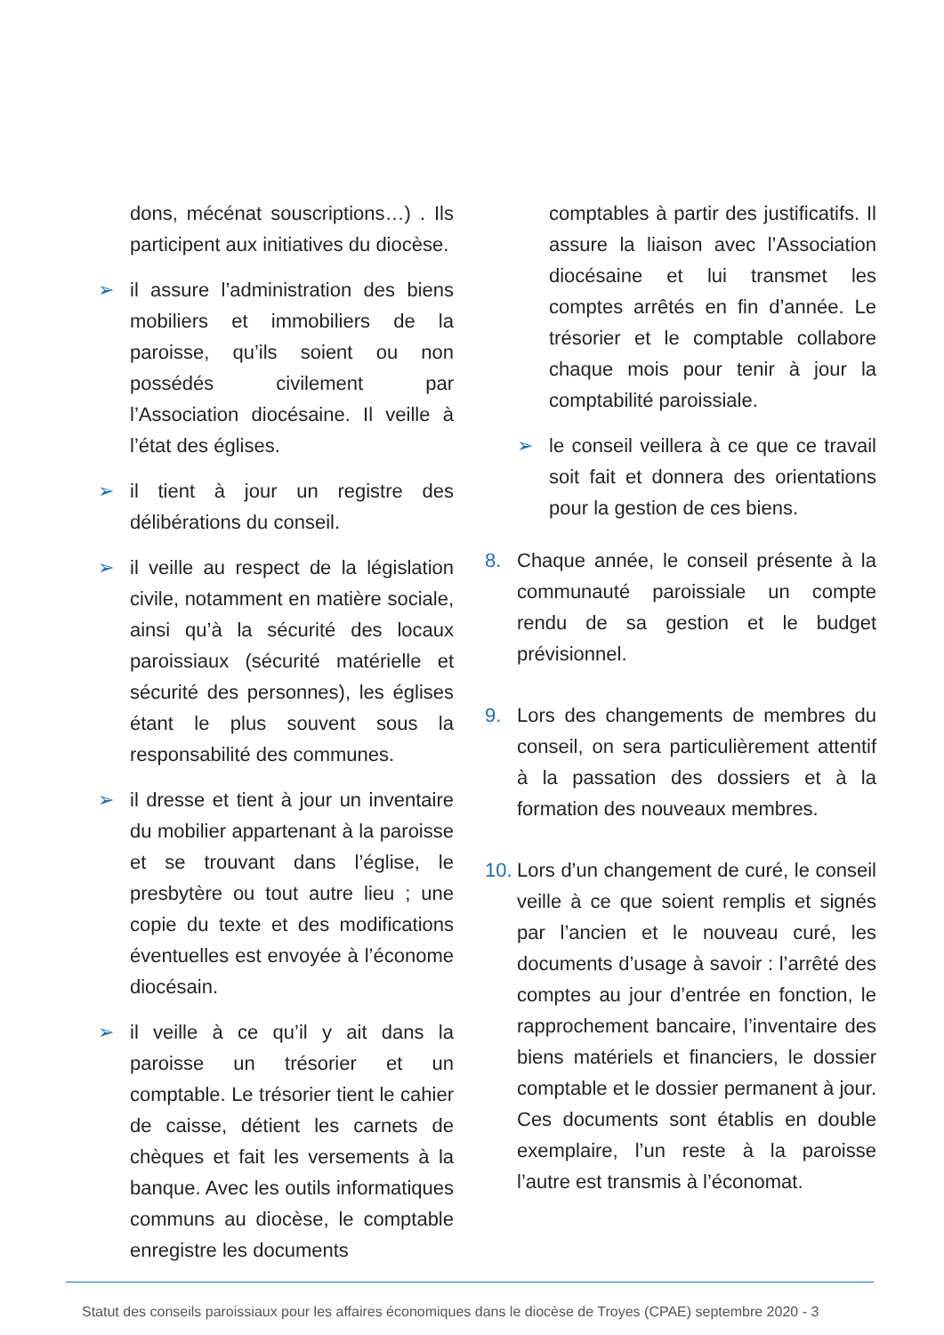dons, mécénat souscriptions…) . Ils participent aux initiatives du diocèse.
➢ il assure l’administration des biens mobiliers et immobiliers de la paroisse, qu’ils soient ou non possédés civilement par l’Association diocésaine. Il veille à l’état des églises.
➢ il tient à jour un registre des délibérations du conseil.
➢ il veille au respect de la législation civile, notamment en matière sociale, ainsi qu’à la sécurité des locaux paroissiaux (sécurité matérielle et sécurité des personnes), les églises étant le plus souvent sous la responsabilité des communes.
➢ il dresse et tient à jour un inventaire du mobilier appartenant à la paroisse et se trouvant dans l’église, le presbytère ou tout autre lieu ; une copie du texte et des modifications éventuelles est envoyée à l’économe diocésain.
➢ il veille à ce qu’il y ait dans la paroisse un trésorier et un comptable. Le trésorier tient le cahier de caisse, détient les carnets de chèques et fait les versements à la banque. Avec les outils informatiques communs au diocèse, le comptable enregistre les documents
comptables à partir des justificatifs. Il assure la liaison avec l’Association diocésaine et lui transmet les comptes arrêtés en fin d’année. Le trésorier et le comptable collabore chaque mois pour tenir à jour la comptabilité paroissiale.
➢ le conseil veillera à ce que ce travail soit fait et donnera des orientations pour la gestion de ces biens.
8. Chaque année, le conseil présente à la communauté paroissiale un compte rendu de sa gestion et le budget prévisionnel.
9. Lors des changements de membres du conseil, on sera particulièrement attentif à la passation des dossiers et à la formation des nouveaux membres.
10. Lors d’un changement de curé, le conseil veille à ce que soient remplis et signés par l’ancien et le nouveau curé, les documents d’usage à savoir : l’arrêté des comptes au jour d’entrée en fonction, le rapprochement bancaire, l’inventaire des biens matériels et financiers, le dossier comptable et le dossier permanent à jour. Ces documents sont établis en double exemplaire, l’un reste à la paroisse l’autre est transmis à l’économat.
Statut des conseils paroissiaux pour les affaires économiques dans le diocèse de Troyes (CPAE) septembre 2020 - 3